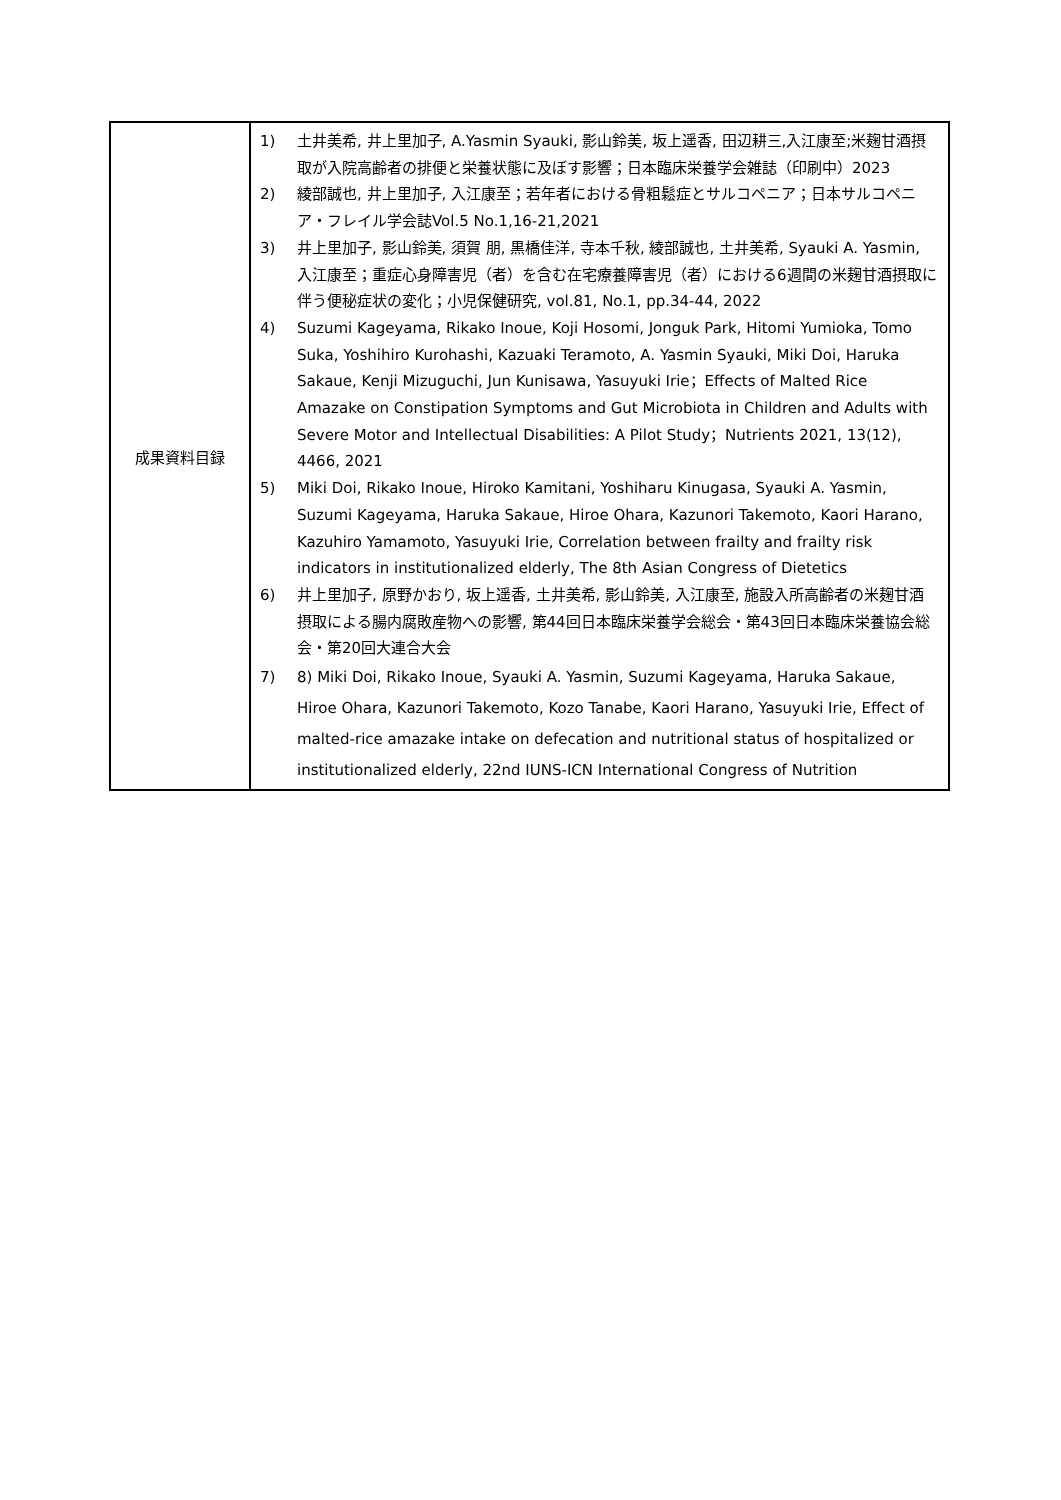| 成果資料目録 | 1) 土井美希, 井上里加子, A.Yasmin Syauki, 影山鈴美, 坂上遥香, 田辺耕三,入江康至;米麹甘酒摂取が入院高齢者の排便と栄養状態に及ぼす影響；日本臨床栄養学会雑誌（印刷中）2023 2) 綾部誠也, 井上里加子, 入江康至；若年者における骨粗鬆症とサルコペニア；日本サルコペニア・フレイル学会誌Vol.5 No.1,16-21,2021 3) 井上里加子, 影山鈴美, 須賀 朋, 黒橋佳洋, 寺本千秋, 綾部誠也, 土井美希, Syauki A. Yasmin, 入江康至；重症心身障害児（者）を含む在宅療養障害児（者）における6週間の米麹甘酒摂取に伴う便秘症状の変化；小児保健研究, vol.81, No.1, pp.34-44, 2022 4) Suzumi Kageyama, Rikako Inoue, Koji Hosomi, Jonguk Park, Hitomi Yumioka, Tomo Suka, Yoshihiro Kurohashi, Kazuaki Teramoto, A. Yasmin Syauki, Miki Doi, Haruka Sakaue, Kenji Mizuguchi, Jun Kunisawa, Yasuyuki Irie；Effects of Malted Rice Amazake on Constipation Symptoms and Gut Microbiota in Children and Adults with Severe Motor and Intellectual Disabilities: A Pilot Study；Nutrients 2021, 13(12), 4466, 2021 5) Miki Doi, Rikako Inoue, Hiroko Kamitani, Yoshiharu Kinugasa, Syauki A. Yasmin, Suzumi Kageyama, Haruka Sakaue, Hiroe Ohara, Kazunori Takemoto, Kaori Harano, Kazuhiro Yamamoto, Yasuyuki Irie, Correlation between frailty and frailty risk indicators in institutionalized elderly, The 8th Asian Congress of Dietetics 6) 井上里加子, 原野かおり, 坂上遥香, 土井美希, 影山鈴美, 入江康至, 施設入所高齢者の米麹甘酒摂取による腸内腐敗産物への影響, 第44回日本臨床栄養学会総会・第43回日本臨床栄養協会総会・第20回大連合大会 7) 8) Miki Doi, Rikako Inoue, Syauki A. Yasmin, Suzumi Kageyama, Haruka Sakaue, Hiroe Ohara, Kazunori Takemoto, Kozo Tanabe, Kaori Harano, Yasuyuki Irie, Effect of malted-rice amazake intake on defecation and nutritional status of hospitalized or institutionalized elderly, 22nd IUNS-ICN International Congress of Nutrition |